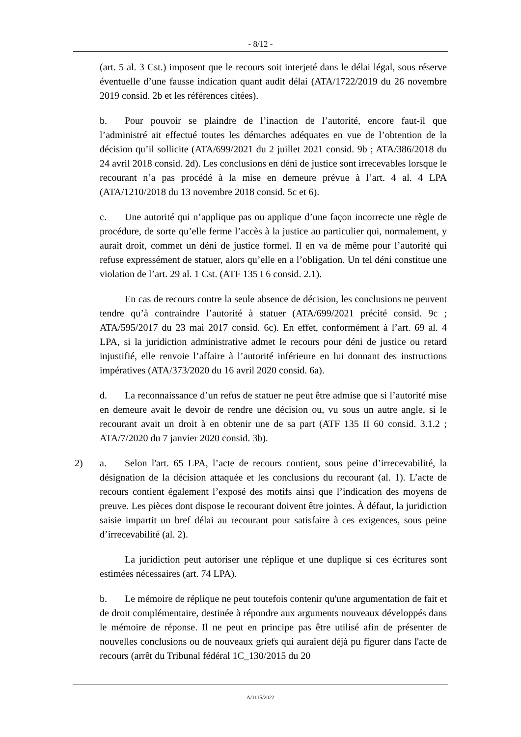- 8/12 -
(art. 5 al. 3 Cst.) imposent que le recours soit interjeté dans le délai légal, sous réserve éventuelle d’une fausse indication quant audit délai (ATA/1722/2019 du 26 novembre 2019 consid. 2b et les références citées).
b. Pour pouvoir se plaindre de l’inaction de l’autorité, encore faut-il que l’administré ait effectué toutes les démarches adéquates en vue de l’obtention de la décision qu’il sollicite (ATA/699/2021 du 2 juillet 2021 consid. 9b ; ATA/386/2018 du 24 avril 2018 consid. 2d). Les conclusions en déni de justice sont irrecevables lorsque le recourant n’a pas procédé à la mise en demeure prévue à l’art. 4 al. 4 LPA (ATA/1210/2018 du 13 novembre 2018 consid. 5c et 6).
c. Une autorité qui n’applique pas ou applique d’une façon incorrecte une règle de procédure, de sorte qu’elle ferme l’accès à la justice au particulier qui, normalement, y aurait droit, commet un déni de justice formel. Il en va de même pour l’autorité qui refuse expressément de statuer, alors qu’elle en a l’obligation. Un tel déni constitue une violation de l’art. 29 al. 1 Cst. (ATF 135 I 6 consid. 2.1).
En cas de recours contre la seule absence de décision, les conclusions ne peuvent tendre qu’à contraindre l’autorité à statuer (ATA/699/2021 précité consid. 9c ; ATA/595/2017 du 23 mai 2017 consid. 6c). En effet, conformément à l’art. 69 al. 4 LPA, si la juridiction administrative admet le recours pour déni de justice ou retard injustifié, elle renvoie l’affaire à l’autorité inférieure en lui donnant des instructions impératives (ATA/373/2020 du 16 avril 2020 consid. 6a).
d. La reconnaissance d’un refus de statuer ne peut être admise que si l’autorité mise en demeure avait le devoir de rendre une décision ou, vu sous un autre angle, si le recourant avait un droit à en obtenir une de sa part (ATF 135 II 60 consid. 3.1.2 ; ATA/7/2020 du 7 janvier 2020 consid. 3b).
2) a. Selon l'art. 65 LPA, l’acte de recours contient, sous peine d’irrecevabilité, la désignation de la décision attaquée et les conclusions du recourant (al. 1). L’acte de recours contient également l’exposé des motifs ainsi que l’indication des moyens de preuve. Les pièces dont dispose le recourant doivent être jointes. À défaut, la juridiction saisie impartit un bref délai au recourant pour satisfaire à ces exigences, sous peine d’irrecevabilité (al. 2).
La juridiction peut autoriser une réplique et une duplique si ces écritures sont estimées nécessaires (art. 74 LPA).
b. Le mémoire de réplique ne peut toutefois contenir qu'une argumentation de fait et de droit complémentaire, destinée à répondre aux arguments nouveaux développés dans le mémoire de réponse. Il ne peut en principe pas être utilisé afin de présenter de nouvelles conclusions ou de nouveaux griefs qui auraient déjà pu figurer dans l'acte de recours (arrêt du Tribunal fédéral 1C_130/2015 du 20
A/1115/2022